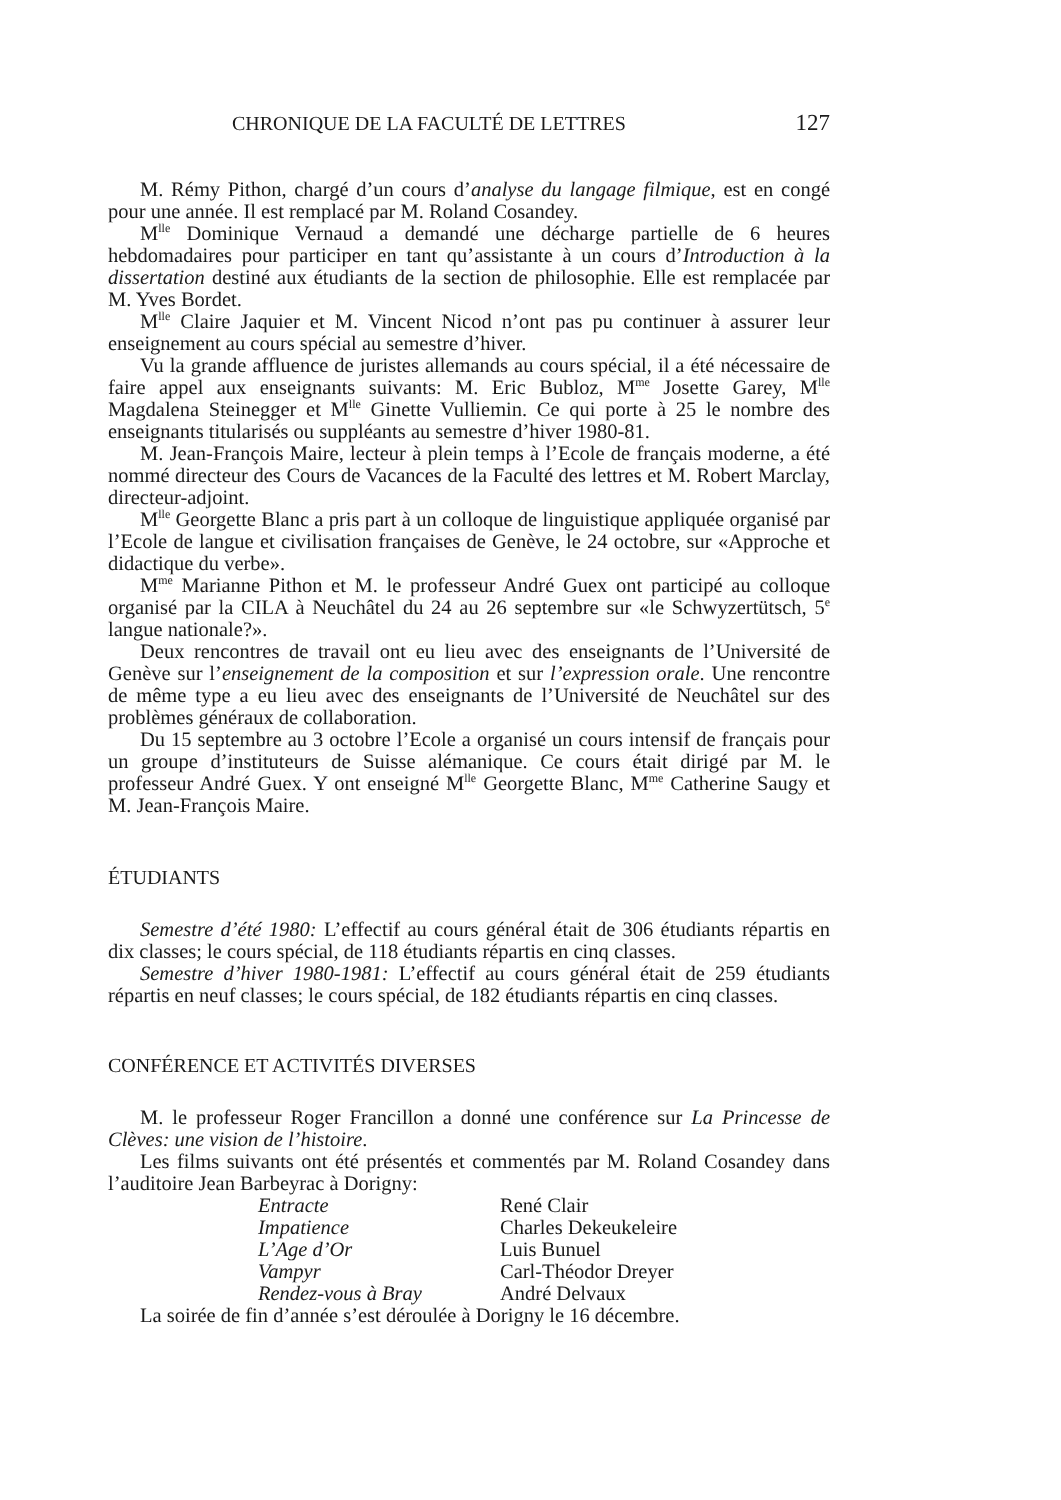CHRONIQUE DE LA FACULTÉ DE LETTRES 127
M. Rémy Pithon, chargé d’un cours d’analyse du langage filmique, est en congé pour une année. Il est remplacé par M. Roland Cosandey.
M<sup>lle</sup> Dominique Vernaud a demandé une décharge partielle de 6 heures hebdomadaires pour participer en tant qu’assistante à un cours d’Introduction à la dissertation destiné aux étudiants de la section de philosophie. Elle est remplacée par M. Yves Bordet.
M<sup>lle</sup> Claire Jaquier et M. Vincent Nicod n’ont pas pu continuer à assurer leur enseignement au cours spécial au semestre d’hiver.
Vu la grande affluence de juristes allemands au cours spécial, il a été nécessaire de faire appel aux enseignants suivants: M. Eric Bubloz, M<sup>me</sup> Josette Garey, M<sup>lle</sup> Magdalena Steinegger et M<sup>lle</sup> Ginette Vulliemin. Ce qui porte à 25 le nombre des enseignants titularisés ou suppléants au semestre d’hiver 1980-81.
M. Jean-François Maire, lecteur à plein temps à l’Ecole de français moderne, a été nommé directeur des Cours de Vacances de la Faculté des lettres et M. Robert Marclay, directeur-adjoint.
M<sup>lle</sup> Georgette Blanc a pris part à un colloque de linguistique appliquée organisé par l’Ecole de langue et civilisation françaises de Genève, le 24 octobre, sur «Approche et didactique du verbe».
M<sup>me</sup> Marianne Pithon et M. le professeur André Guex ont participé au colloque organisé par la CILA à Neuchâtel du 24 au 26 septembre sur «le Schwyzertütsch, 5<sup>e</sup> langue nationale?».
Deux rencontres de travail ont eu lieu avec des enseignants de l’Université de Genève sur l’enseignement de la composition et sur l’expression orale. Une rencontre de même type a eu lieu avec des enseignants de l’Université de Neuchâtel sur des problèmes généraux de collaboration.
Du 15 septembre au 3 octobre l’Ecole a organisé un cours intensif de français pour un groupe d’instituteurs de Suisse alémanique. Ce cours était dirigé par M. le professeur André Guex. Y ont enseigné M<sup>lle</sup> Georgette Blanc, M<sup>me</sup> Catherine Saugy et M. Jean-François Maire.
ÉTUDIANTS
Semestre d’été 1980: L’effectif au cours général était de 306 étudiants répartis en dix classes; le cours spécial, de 118 étudiants répartis en cinq classes.
Semestre d’hiver 1980-1981: L’effectif au cours général était de 259 étudiants répartis en neuf classes; le cours spécial, de 182 étudiants répartis en cinq classes.
CONFÉRENCE ET ACTIVITÉS DIVERSES
M. le professeur Roger Francillon a donné une conférence sur La Princesse de Clèves: une vision de l’histoire.
Les films suivants ont été présentés et commentés par M. Roland Cosandey dans l’auditoire Jean Barbeyrac à Dorigny:
| Entracte | René Clair |
| Impatience | Charles Dekeukeleire |
| L’Age d’Or | Luis Bunuel |
| Vampyr | Carl-Théodor Dreyer |
| Rendez-vous à Bray | André Delvaux |
La soirée de fin d’année s’est déroulée à Dorigny le 16 décembre.